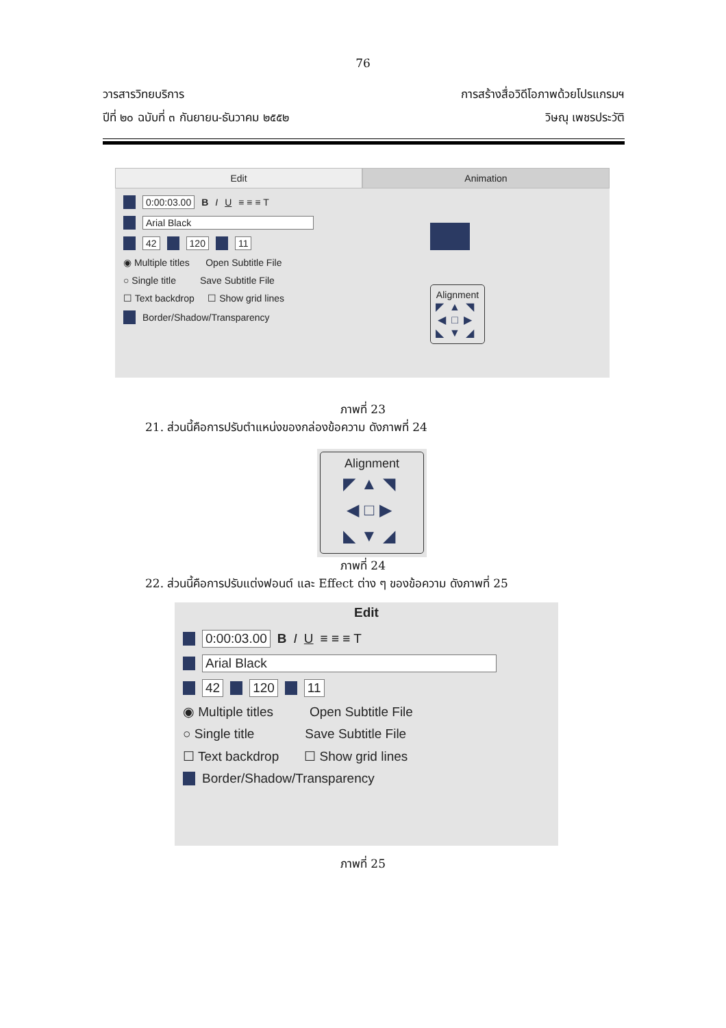76
วารสารวิทยบริการ
ปีที่ ๒๐ ฉบับที่ ๓ กันยายน-ธันวาคม ๒๕๕๒
การสร้างสื่อวิดีโอภาพด้วยโปรแกรมฯ
วิษณุ เพชรประวัติ
Edit Animation
0:00:03.00 B I U ≡ ≡ ≡ T
Arial Black
42 120 11
◉ Multiple titles Open Subtitle File
○ Single title Save Subtitle File
☐ Text backdrop ☐ Show grid lines
Border/Shadow/Transparency
Alignment
◤▲◥
◀□▶
◣▼◢
ภาพที่ 23
21. ส่วนนี้คือการปรับตำแหน่งของกล่องข้อความ ดังภาพที่ 24
Alignment
◤▲◥
◀□▶
◣▼◢
ภาพที่ 24
22. ส่วนนี้คือการปรับแต่งฟอนต์ และ Effect ต่าง ๆ ของข้อความ ดังภาพที่ 25
Edit
0:00:03.00 B I U ≡ ≡ ≡ T
Arial Black
42 120 11
◉ Multiple titles Open Subtitle File
○ Single title Save Subtitle File
☐ Text backdrop ☐ Show grid lines
Border/Shadow/Transparency
ภาพที่ 25